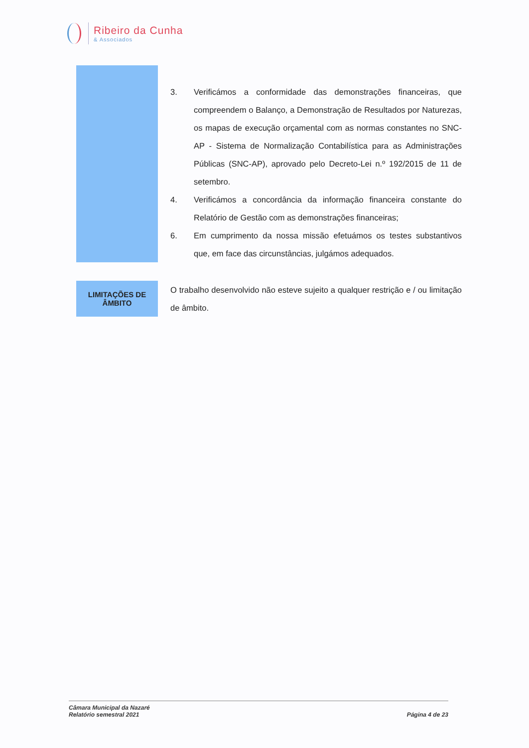Ribeiro da Cunha
& Associados
3. Verificámos a conformidade das demonstrações financeiras, que compreendem o Balanço, a Demonstração de Resultados por Naturezas, os mapas de execução orçamental com as normas constantes no SNC-AP - Sistema de Normalização Contabilística para as Administrações Públicas (SNC-AP), aprovado pelo Decreto-Lei n.º 192/2015 de 11 de setembro.
4. Verificámos a concordância da informação financeira constante do Relatório de Gestão com as demonstrações financeiras;
6. Em cumprimento da nossa missão efetuámos os testes substantivos que, em face das circunstâncias, julgámos adequados.
LIMITAÇÕES DE
ÂMBITO
O trabalho desenvolvido não esteve sujeito a qualquer restrição e / ou limitação de âmbito.
Câmara Municipal da Nazaré
Relatório semestral 2021
Página 4 de 23